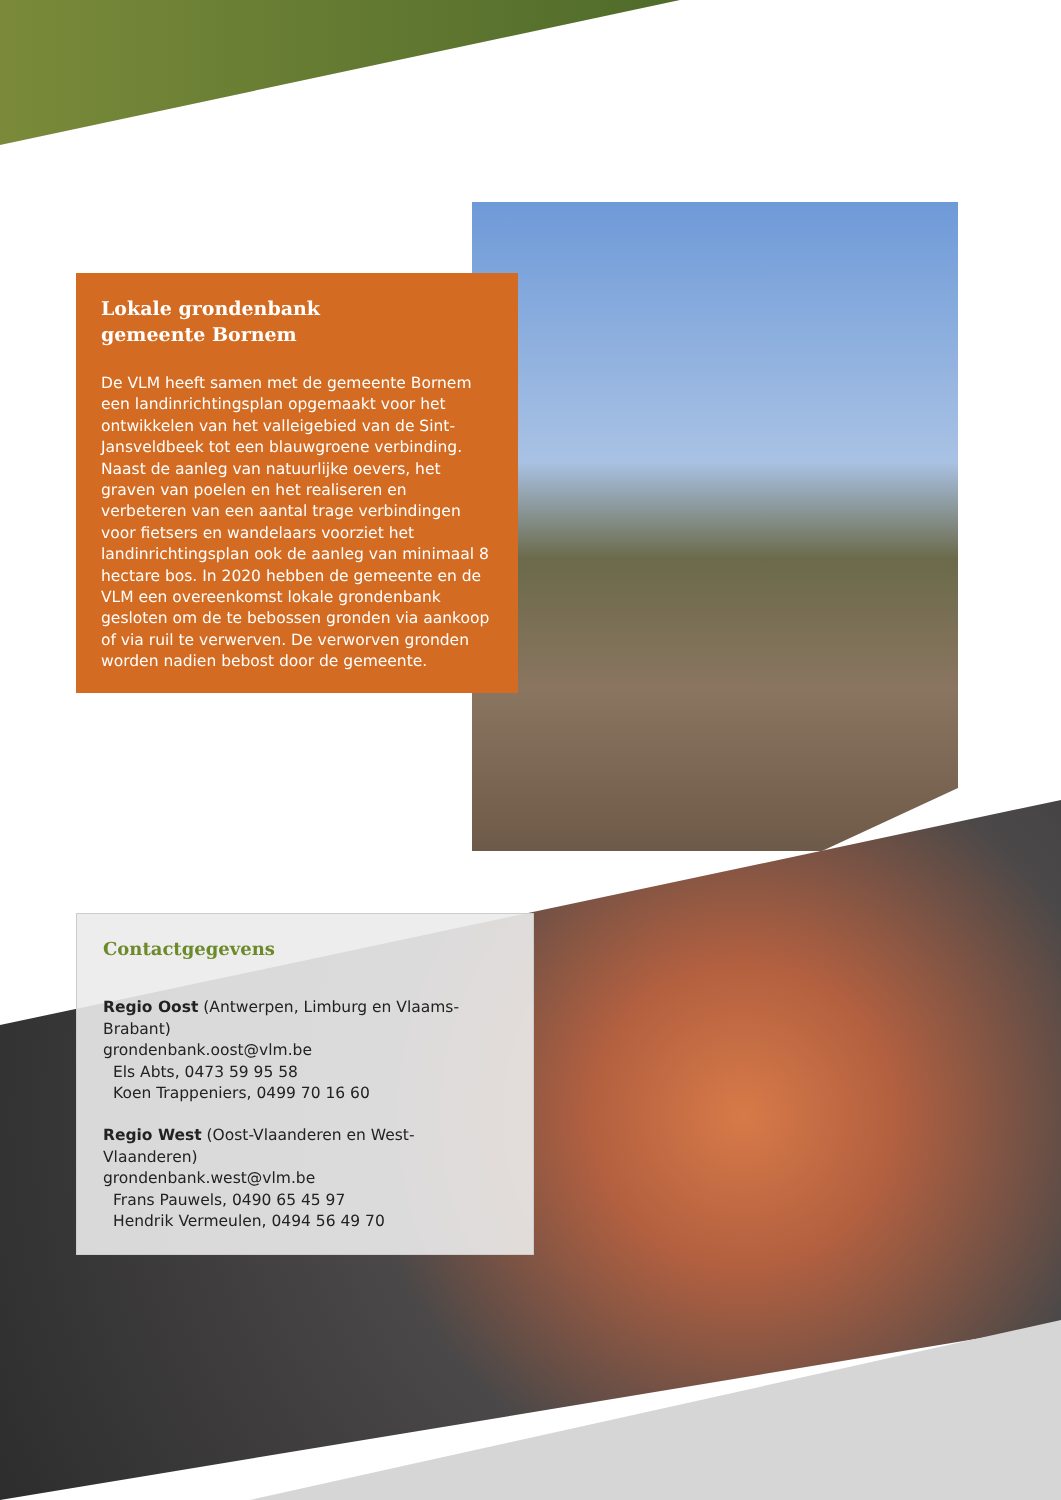Lokale grondenbank
gemeente Bornem
De VLM heeft samen met de gemeente Bornem een landinrichtingsplan opgemaakt voor het ontwikkelen van het valleigebied van de Sint-Jansveldbeek tot een blauwgroene verbinding. Naast de aanleg van natuurlijke oevers, het graven van poelen en het realiseren en verbeteren van een aantal trage verbindingen voor fietsers en wandelaars voorziet het landinrichtingsplan ook de aanleg van minimaal 8 hectare bos. In 2020 hebben de gemeente en de VLM een overeenkomst lokale grondenbank gesloten om de te bebossen gronden via aankoop of via ruil te verwerven. De verworven gronden worden nadien bebost door de gemeente.
Contactgegevens
Regio Oost (Antwerpen, Limburg en Vlaams-Brabant)
grondenbank.oost@vlm.be
Els Abts, 0473 59 95 58
Koen Trappeniers, 0499 70 16 60
Regio West (Oost-Vlaanderen en West-Vlaanderen)
grondenbank.west@vlm.be
Frans Pauwels, 0490 65 45 97
Hendrik Vermeulen, 0494 56 49 70